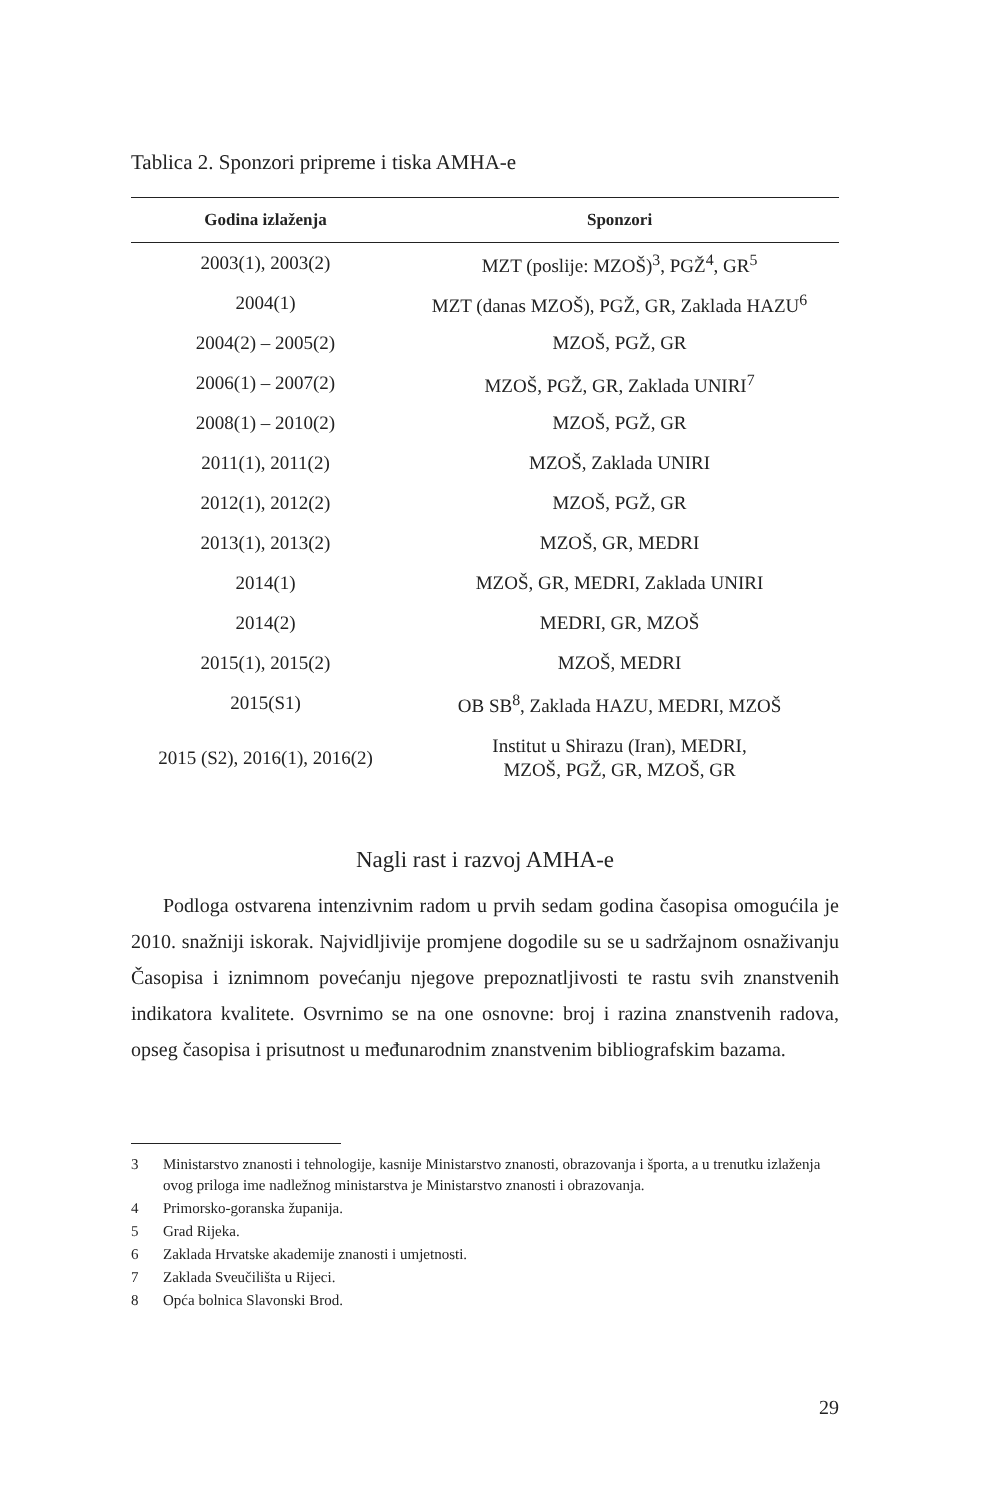Tablica 2. Sponzori pripreme i tiska AMHA-e
| Godina izlaženja | Sponzori |
| --- | --- |
| 2003(1), 2003(2) | MZT (poslije: MZOŠ)<sup>3</sup>, PGŽ<sup>4</sup>, GR<sup>5</sup> |
| 2004(1) | MZT (danas MZOŠ), PGŽ, GR, Zaklada HAZU<sup>6</sup> |
| 2004(2) – 2005(2) | MZOŠ, PGŽ, GR |
| 2006(1) – 2007(2) | MZOŠ, PGŽ, GR, Zaklada UNIRI<sup>7</sup> |
| 2008(1) – 2010(2) | MZOŠ, PGŽ, GR |
| 2011(1), 2011(2) | MZOŠ, Zaklada UNIRI |
| 2012(1), 2012(2) | MZOŠ, PGŽ, GR |
| 2013(1), 2013(2) | MZOŠ, GR, MEDRI |
| 2014(1) | MZOŠ, GR, MEDRI, Zaklada UNIRI |
| 2014(2) | MEDRI, GR, MZOŠ |
| 2015(1), 2015(2) | MZOŠ, MEDRI |
| 2015(S1) | OB SB<sup>8</sup>, Zaklada HAZU, MEDRI, MZOŠ |
| 2015 (S2), 2016(1), 2016(2) | Institut u Shirazu (Iran), MEDRI, MZOŠ, PGŽ, GR, MZOŠ, GR |
Nagli rast i razvoj AMHA-e
Podloga ostvarena intenzivnim radom u prvih sedam godina časopisa omogućila je 2010. snažniji iskorak. Najvidljivije promjene dogodile su se u sadržajnom osnaživanju Časopisa i iznimnom povećanju njegove prepoznatljivosti te rastu svih znanstvenih indikatora kvalitete. Osvrnimo se na one osnovne: broj i razina znanstvenih radova, opseg časopisa i prisutnost u međunarodnim znanstvenim bibliografskim bazama.
3 Ministarstvo znanosti i tehnologije, kasnije Ministarstvo znanosti, obrazovanja i športa, a u trenutku izlaženja ovog priloga ime nadležnog ministarstva je Ministarstvo znanosti i obrazovanja.
4 Primorsko-goranska županija.
5 Grad Rijeka.
6 Zaklada Hrvatske akademije znanosti i umjetnosti.
7 Zaklada Sveučilišta u Rijeci.
8 Opća bolnica Slavonski Brod.
29